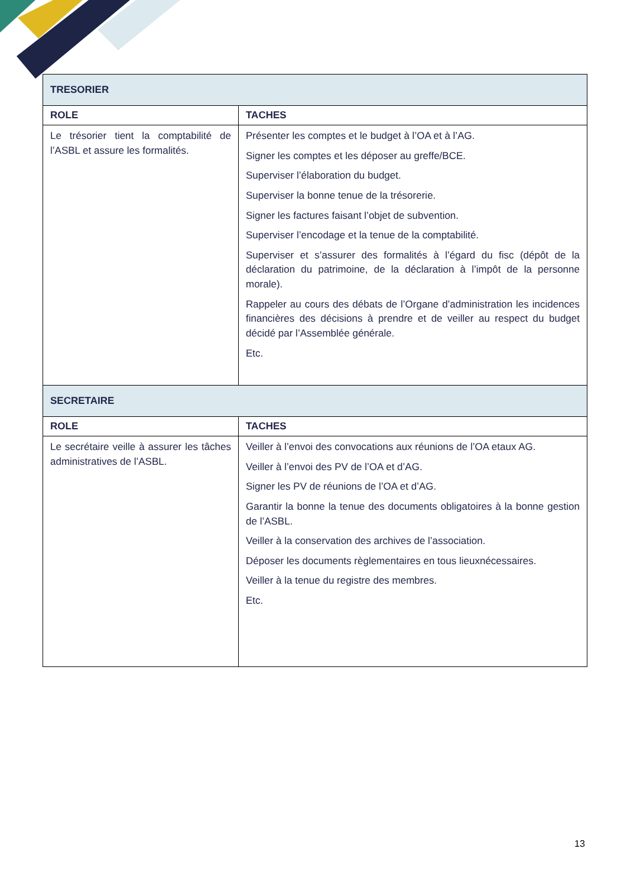| TRESORIER | |
| ROLE | TACHES |
| Le trésorier tient la comptabilité de l’ASBL et assure les formalités. | Présenter les comptes et le budget à l’OA et à l’AG. Signer les comptes et les déposer au greffe/BCE. Superviser l’élaboration du budget. Superviser la bonne tenue de la trésorerie. Signer les factures faisant l’objet de subvention. Superviser l’encodage et la tenue de la comptabilité. Superviser et s’assurer des formalités à l’égard du fisc (dépôt de la déclaration du patrimoine, de la déclaration à l’impôt de la personne morale). Rappeler au cours des débats de l’Organe d’administration les incidences financières des décisions à prendre et de veiller au respect du budget décidé par l’Assemblée générale. Etc. |
| SECRETAIRE | |
| ROLE | TACHES |
| Le secrétaire veille à assurer les tâches administratives de l’ASBL. | Veiller à l’envoi des convocations aux réunions de l’OA etaux AG. Veiller à l’envoi des PV de l’OA et d’AG. Signer les PV de réunions de l’OA et d’AG. Garantir la bonne la tenue des documents obligatoires à la bonne gestion de l’ASBL. Veiller à la conservation des archives de l’association. Déposer les documents règlementaires en tous lieuxnécessaires. Veiller à la tenue du registre des membres. Etc. |
13